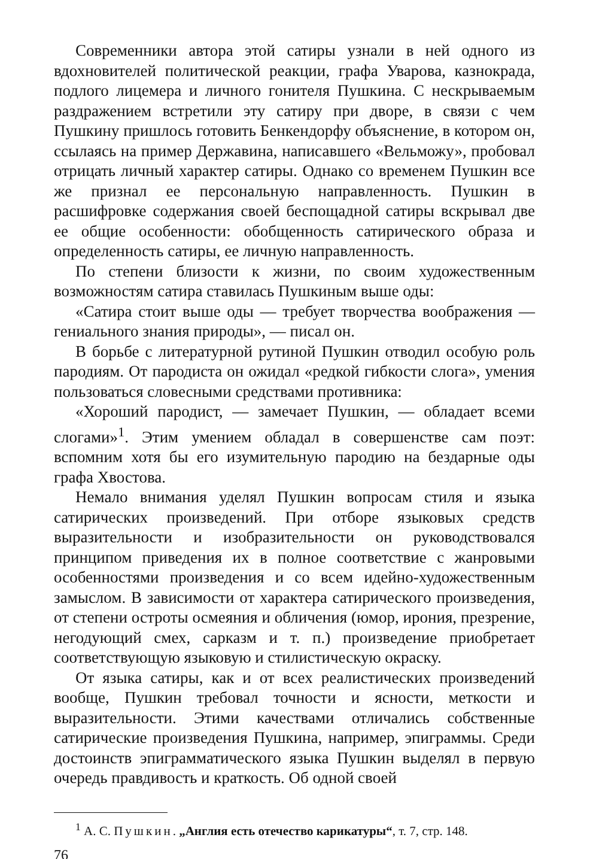Современники автора этой сатиры узнали в ней одного из вдохновителей политической реакции, графа Уварова, казнокрада, подлого лицемера и личного гонителя Пушкина. С нескрываемым раздражением встретили эту сатиру при дворе, в связи с чем Пушкину пришлось готовить Бенкендорфу объяснение, в котором он, ссылаясь на пример Державина, написавшего «Вельможу», пробовал отрицать личный характер сатиры. Однако со временем Пушкин все же признал ее персональную направленность. Пушкин в расшифровке содержания своей беспощадной сатиры вскрывал две ее общие особенности: обобщенность сатирического образа и определенность сатиры, ее личную направленность.
По степени близости к жизни, по своим художественным возможностям сатира ставилась Пушкиным выше оды:
«Сатира стоит выше оды — требует творчества воображения — гениального знания природы», — писал он.
В борьбе с литературной рутиной Пушкин отводил особую роль пародиям. От пародиста он ожидал «редкой гибкости слога», умения пользоваться словесными средствами противника:
«Хороший пародист, — замечает Пушкин, — обладает всеми слогами»<sup>1</sup>. Этим умением обладал в совершенстве сам поэт: вспомним хотя бы его изумительную пародию на бездарные оды графа Хвостова.
Немало внимания уделял Пушкин вопросам стиля и языка сатирических произведений. При отборе языковых средств выразительности и изобразительности он руководствовался принципом приведения их в полное соответствие с жанровыми особенностями произведения и со всем идейно-художественным замыслом. В зависимости от характера сатирического произведения, от степени остроты осмеяния и обличения (юмор, ирония, презрение, негодующий смех, сарказм и т. п.) произведение приобретает соответствующую языковую и стилистическую окраску.
От языка сатиры, как и от всех реалистических произведений вообще, Пушкин требовал точности и ясности, меткости и выразительности. Этими качествами отличались собственные сатирические произведения Пушкина, например, эпиграммы. Среди достоинств эпиграмматического языка Пушкин выделял в первую очередь правдивость и краткость. Об одной своей
<sup>1</sup> А. С. Пушкин. „Англия есть отечество карикатуры“, т. 7, стр. 148.
76